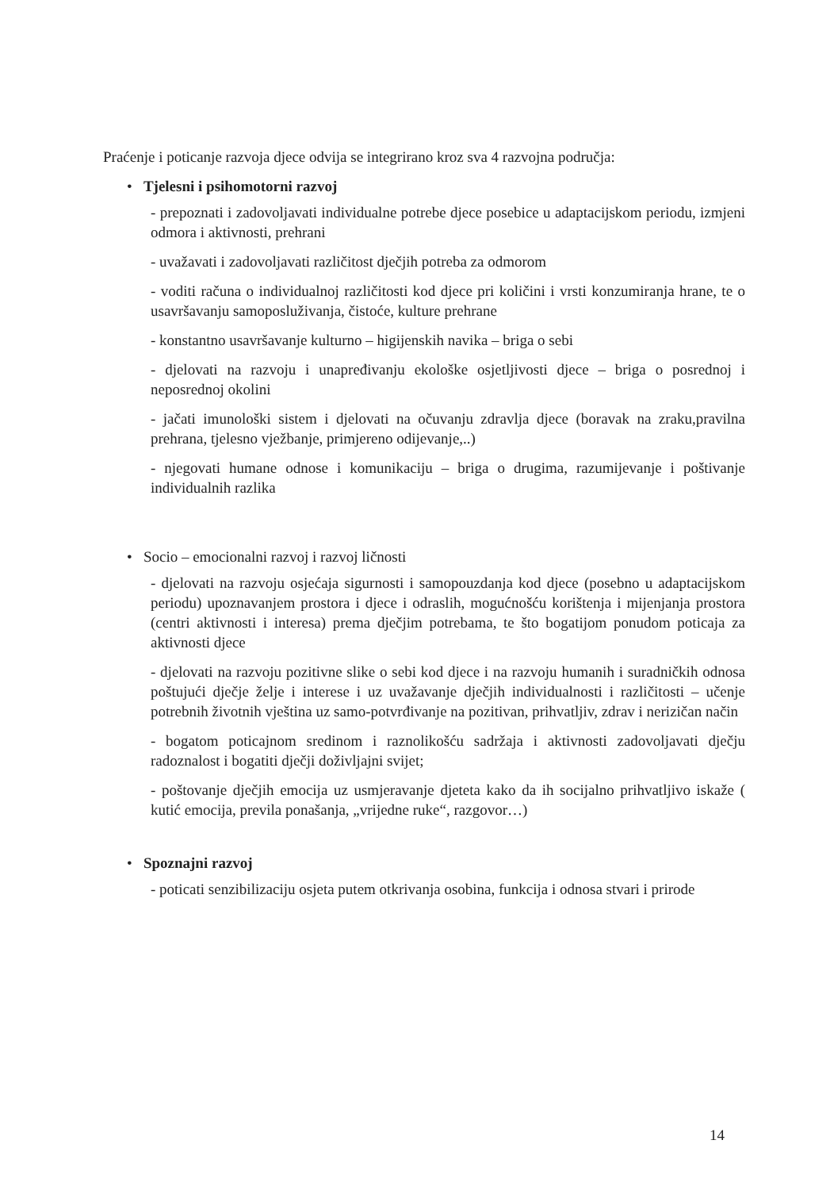Praćenje i poticanje razvoja djece odvija se integrirano kroz sva 4 razvojna područja:
• Tjelesni i psihomotorni razvoj
- prepoznati i zadovoljavati individualne potrebe djece posebice u adaptacijskom periodu, izmjeni odmora i aktivnosti, prehrani
- uvažavati i zadovoljavati različitost dječjih potreba za odmorom
- voditi računa o individualnoj različitosti kod djece pri količini i vrsti konzumiranja hrane, te o usavršavanju samoposluživanja, čistoće, kulture prehrane
- konstantno usavršavanje kulturno – higijenskih navika – briga o sebi
- djelovati na razvoju i unapređivanju ekološke osjetljivosti djece – briga o posrednoj i neposrednoj okolini
- jačati imunološki sistem i djelovati na očuvanju zdravlja djece (boravak na zraku,pravilna prehrana, tjelesno vježbanje, primjereno odijevanje,..)
- njegovati humane odnose i komunikaciju – briga o drugima, razumijevanje i poštivanje individualnih razlika
• Socio – emocionalni razvoj i razvoj ličnosti
- djelovati na razvoju osjećaja sigurnosti i samopouzdanja kod djece (posebno u adaptacijskom periodu) upoznavanjem prostora i djece i odraslih, mogućnošću korištenja i mijenjanja prostora (centri aktivnosti i interesa) prema dječjim potrebama, te što bogatijom ponudom poticaja za aktivnosti djece
- djelovati na razvoju pozitivne slike o sebi kod djece i na razvoju humanih i suradničkih odnosa poštujući dječje želje i interese i uz uvažavanje dječjih individualnosti i različitosti – učenje potrebnih životnih vještina uz samo-potvrđivanje na pozitivan, prihvatljiv, zdrav i nerizičan način
- bogatom poticajnom sredinom i raznolikošću sadržaja i aktivnosti zadovoljavati dječju radoznalost i bogatiti dječji doživljajni svijet;
- poštovanje dječjih emocija uz usmjeravanje djeteta kako da ih socijalno prihvatljivo iskaže ( kutić emocija, previla ponašanja, „vrijedne ruke“, razgovor…)
• Spoznajni razvoj
- poticati senzibilizaciju osjeta putem otkrivanja osobina, funkcija i odnosa stvari i prirode
14